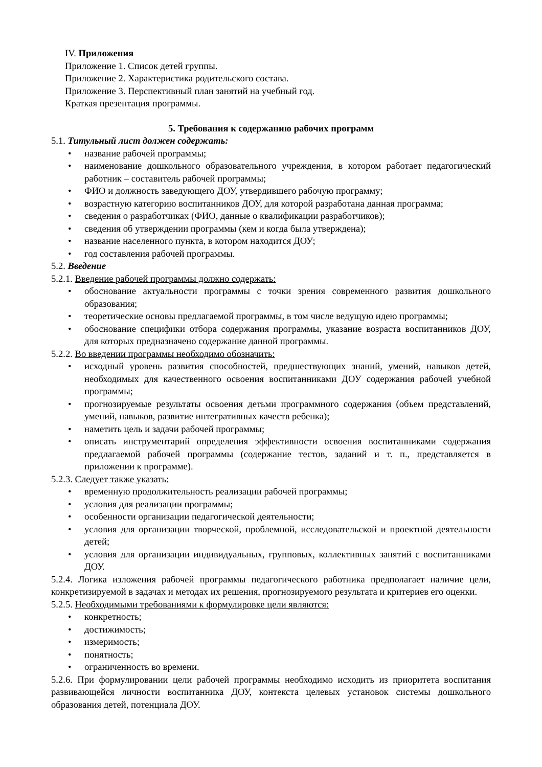IV. Приложения
Приложение 1. Список детей группы.
Приложение 2. Характеристика родительского состава.
Приложение 3. Перспективный план занятий на учебный год.
Краткая презентация программы.
5. Требования к содержанию рабочих программ
5.1. Титульный лист должен содержать:
• название рабочей программы;
• наименование дошкольного образовательного учреждения, в котором работает педагогический работник – составитель рабочей программы;
• ФИО и должность заведующего ДОУ, утвердившего рабочую программу;
• возрастную категорию воспитанников ДОУ, для которой разработана данная программа;
• сведения о разработчиках (ФИО, данные о квалификации разработчиков);
• сведения об утверждении программы (кем и когда была утверждена);
• название населенного пункта, в котором находится ДОУ;
• год составления рабочей программы.
5.2. Введение
5.2.1. Введение рабочей программы должно содержать:
• обоснование актуальности программы с точки зрения современного развития дошкольного образования;
• теоретические основы предлагаемой программы, в том числе ведущую идею программы;
• обоснование специфики отбора содержания программы, указание возраста воспитанников ДОУ, для которых предназначено содержание данной программы.
5.2.2. Во введении программы необходимо обозначить:
• исходный уровень развития способностей, предшествующих знаний, умений, навыков детей, необходимых для качественного освоения воспитанниками ДОУ содержания рабочей учебной программы;
• прогнозируемые результаты освоения детьми программного содержания (объем представлений, умений, навыков, развитие интегративных качеств ребенка);
• наметить цель и задачи рабочей программы;
• описать инструментарий определения эффективности освоения воспитанниками содержания предлагаемой рабочей программы (содержание тестов, заданий и т. п., представляется в приложении к программе).
5.2.3. Следует также указать:
• временную продолжительность реализации рабочей программы;
• условия для реализации программы;
• особенности организации педагогической деятельности;
• условия для организации творческой, проблемной, исследовательской и проектной деятельности детей;
• условия для организации индивидуальных, групповых, коллективных занятий с воспитанниками ДОУ.
5.2.4. Логика изложения рабочей программы педагогического работника предполагает наличие цели, конкретизируемой в задачах и методах их решения, прогнозируемого результата и критериев его оценки.
5.2.5. Необходимыми требованиями к формулировке цели являются:
• конкретность;
• достижимость;
• измеримость;
• понятность;
• ограниченность во времени.
5.2.6. При формулировании цели рабочей программы необходимо исходить из приоритета воспитания развивающейся личности воспитанника ДОУ, контекста целевых установок системы дошкольного образования детей, потенциала ДОУ.